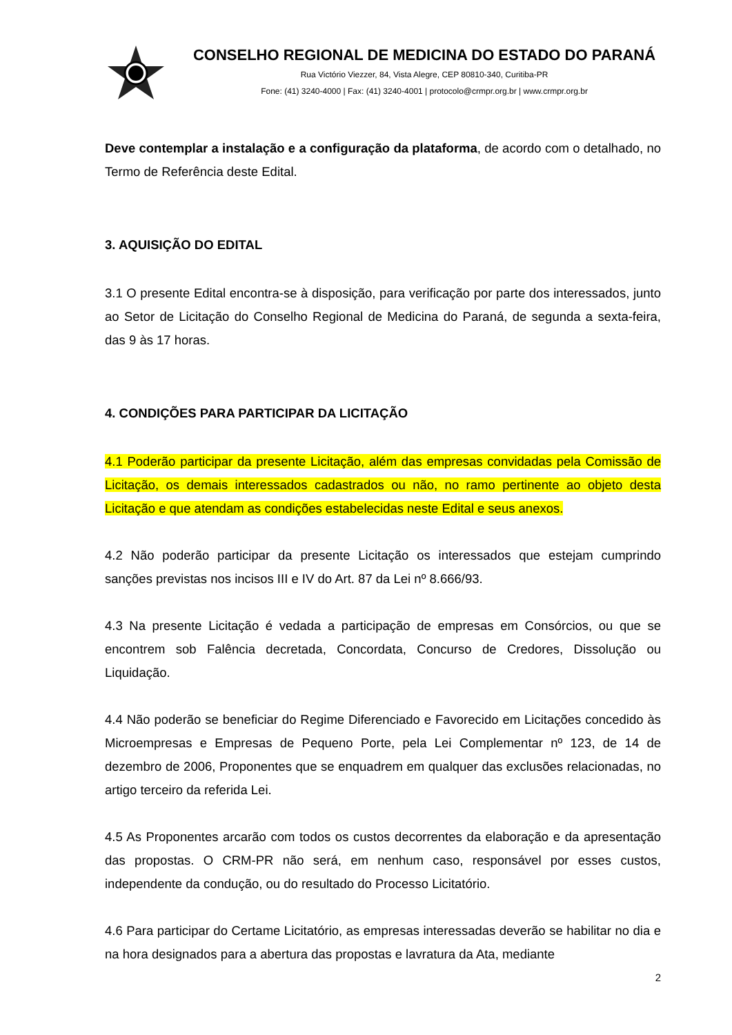CONSELHO REGIONAL DE MEDICINA DO ESTADO DO PARANÁ
Rua Victório Viezzer, 84, Vista Alegre, CEP 80810-340, Curitiba-PR
Fone: (41) 3240-4000 | Fax: (41) 3240-4001 | protocolo@crmpr.org.br | www.crmpr.org.br
Deve contemplar a instalação e a configuração da plataforma, de acordo com o detalhado, no Termo de Referência deste Edital.
3. AQUISIÇÃO DO EDITAL
3.1 O presente Edital encontra-se à disposição, para verificação por parte dos interessados, junto ao Setor de Licitação do Conselho Regional de Medicina do Paraná, de segunda a sexta-feira, das 9 às 17 horas.
4. CONDIÇÕES PARA PARTICIPAR DA LICITAÇÃO
4.1 Poderão participar da presente Licitação, além das empresas convidadas pela Comissão de Licitação, os demais interessados cadastrados ou não, no ramo pertinente ao objeto desta Licitação e que atendam as condições estabelecidas neste Edital e seus anexos.
4.2 Não poderão participar da presente Licitação os interessados que estejam cumprindo sanções previstas nos incisos III e IV do Art. 87 da Lei nº 8.666/93.
4.3 Na presente Licitação é vedada a participação de empresas em Consórcios, ou que se encontrem sob Falência decretada, Concordata, Concurso de Credores, Dissolução ou Liquidação.
4.4 Não poderão se beneficiar do Regime Diferenciado e Favorecido em Licitações concedido às Microempresas e Empresas de Pequeno Porte, pela Lei Complementar nº 123, de 14 de dezembro de 2006, Proponentes que se enquadrem em qualquer das exclusões relacionadas, no artigo terceiro da referida Lei.
4.5 As Proponentes arcarão com todos os custos decorrentes da elaboração e da apresentação das propostas. O CRM-PR não será, em nenhum caso, responsável por esses custos, independente da condução, ou do resultado do Processo Licitatório.
4.6 Para participar do Certame Licitatório, as empresas interessadas deverão se habilitar no dia e na hora designados para a abertura das propostas e lavratura da Ata, mediante
2